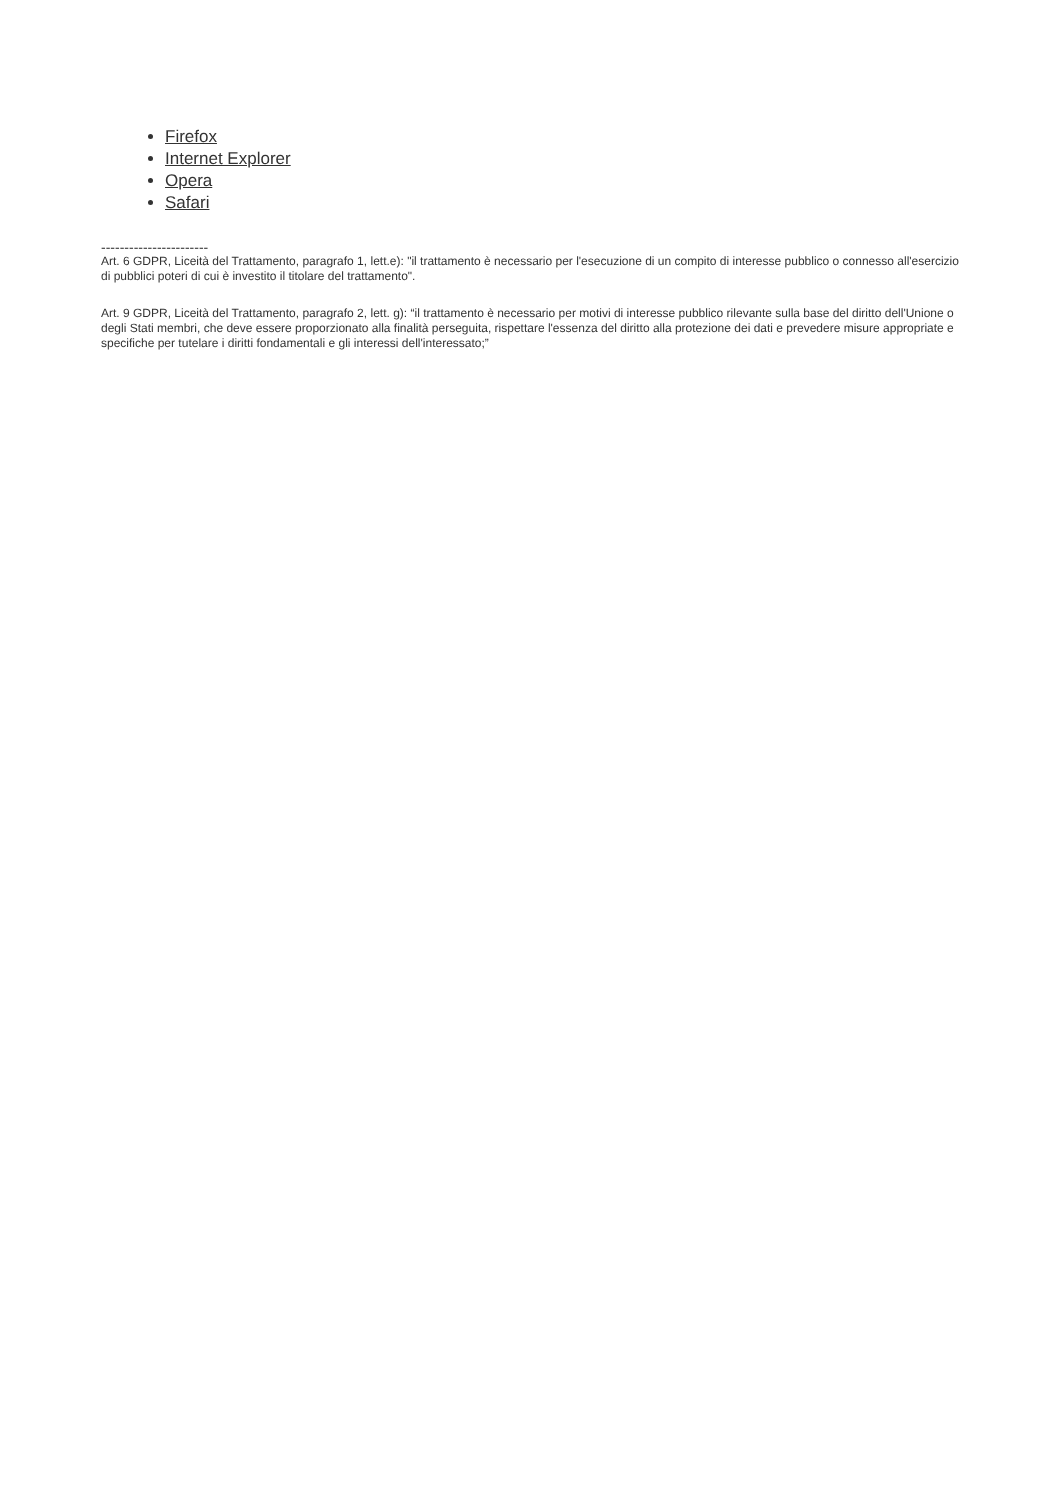Firefox
Internet Explorer
Opera
Safari
-----------------------
Art. 6 GDPR, Liceità del Trattamento, paragrafo 1, lett.e): "il trattamento è necessario per l'esecuzione di un compito di interesse pubblico o connesso all'esercizio di pubblici poteri di cui è investito il titolare del trattamento".
Art. 9 GDPR, Liceità del Trattamento, paragrafo 2, lett. g): “il trattamento è necessario per motivi di interesse pubblico rilevante sulla base del diritto dell'Unione o degli Stati membri, che deve essere proporzionato alla finalità perseguita, rispettare l'essenza del diritto alla protezione dei dati e prevedere misure appropriate e specifiche per tutelare i diritti fondamentali e gli interessi dell'interessato;”